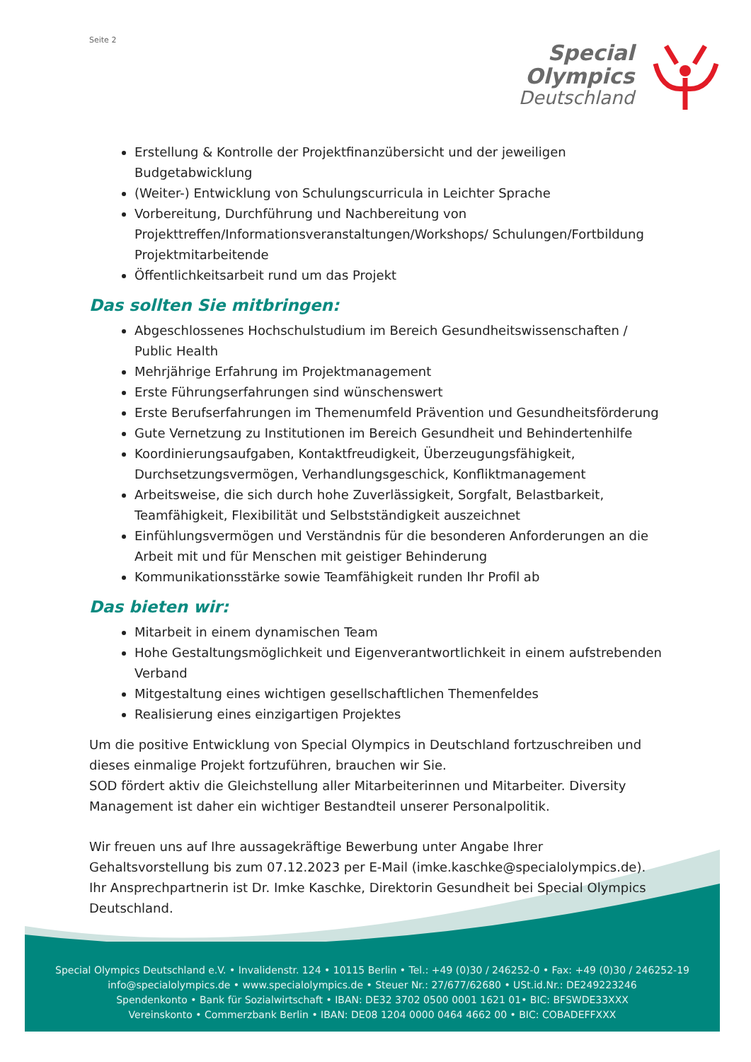Seite 2
Special
Olympics
Deutschland
Erstellung & Kontrolle der Projektfinanzübersicht und der jeweiligen Budgetabwicklung
(Weiter-) Entwicklung von Schulungscurricula in Leichter Sprache
Vorbereitung, Durchführung und Nachbereitung von Projekttreffen/Informationsveranstaltungen/Workshops/ Schulungen/Fortbildung Projektmitarbeitende
Öffentlichkeitsarbeit rund um das Projekt
Das sollten Sie mitbringen:
Abgeschlossenes Hochschulstudium im Bereich Gesundheitswissenschaften / Public Health
Mehrjährige Erfahrung im Projektmanagement
Erste Führungserfahrungen sind wünschenswert
Erste Berufserfahrungen im Themenumfeld Prävention und Gesundheitsförderung
Gute Vernetzung zu Institutionen im Bereich Gesundheit und Behindertenhilfe
Koordinierungsaufgaben, Kontaktfreudigkeit, Überzeugungsfähigkeit, Durchsetzungsvermögen, Verhandlungsgeschick, Konfliktmanagement
Arbeitsweise, die sich durch hohe Zuverlässigkeit, Sorgfalt, Belastbarkeit, Teamfähigkeit, Flexibilität und Selbstständigkeit auszeichnet
Einfühlungsvermögen und Verständnis für die besonderen Anforderungen an die Arbeit mit und für Menschen mit geistiger Behinderung
Kommunikationsstärke sowie Teamfähigkeit runden Ihr Profil ab
Das bieten wir:
Mitarbeit in einem dynamischen Team
Hohe Gestaltungsmöglichkeit und Eigenverantwortlichkeit in einem aufstrebenden Verband
Mitgestaltung eines wichtigen gesellschaftlichen Themenfeldes
Realisierung eines einzigartigen Projektes
Um die positive Entwicklung von Special Olympics in Deutschland fortzuschreiben und dieses einmalige Projekt fortzuführen, brauchen wir Sie.
SOD fördert aktiv die Gleichstellung aller Mitarbeiterinnen und Mitarbeiter. Diversity Management ist daher ein wichtiger Bestandteil unserer Personalpolitik.
Wir freuen uns auf Ihre aussagekräftige Bewerbung unter Angabe Ihrer Gehaltsvorstellung bis zum 07.12.2023 per E-Mail (imke.kaschke@specialolympics.de).
Ihr Ansprechpartnerin ist Dr. Imke Kaschke, Direktorin Gesundheit bei Special Olympics Deutschland.
Special Olympics Deutschland e.V. • Invalidenstr. 124 • 10115 Berlin • Tel.: +49 (0)30 / 246252-0 • Fax: +49 (0)30 / 246252-19
info@specialolympics.de • www.specialolympics.de • Steuer Nr.: 27/677/62680 • USt.id.Nr.: DE249223246
Spendenkonto • Bank für Sozialwirtschaft • IBAN: DE32 3702 0500 0001 1621 01• BIC: BFSWDE33XXX
Vereinskonto • Commerzbank Berlin • IBAN: DE08 1204 0000 0464 4662 00 • BIC: COBADEFFXXX